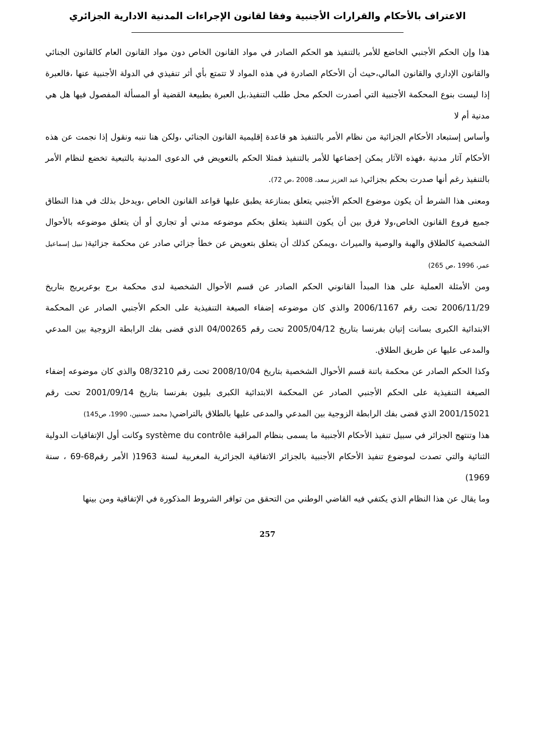الاعتراف بالأحكام والقرارات الأجنبية وفقا لقانون الإجراءات المدنية الادارية الجزائري
هذا وإن الحكم الأجنبي الخاضع للأمر بالتنفيذ هو الحكم الصادر في مواد القانون الخاص دون مواد القانون العام كالقانون الجنائي والقانون الإداري والقانون المالي،حيث أن الأحكام الصادرة في هذه المواد لا تتمتع بأي أثر تنفيذي في الدولة الأجنبية عنها ،فالعبرة إذا ليست بنوع المحكمة الأجنبية التي أصدرت الحكم محل طلب التنفيذ،بل العبرة بطبيعة القضية أو المسألة المفصول فيها هل هي مدنية أم لا
وأساس إستبعاد الأحكام الجزائية من نظام الأمر بالتنفيذ هو قاعدة إقليمية القانون الجنائي ،ولكن هنا ننبه ونقول إذا نجمت عن هذه الأحكام آثار مدنية ،فهذه الآثار يمكن إخضاعها للأمر بالتنفيذ فمثلا الحكم بالتعويض في الدعوى المدنية بالتبعية تخضع لنظام الأمر بالتنفيذ رغم أنها صدرت بحكم بجزائي( عبد العزيز سعد، 2008 ،ص 72).
ومعنى هذا الشرط أن يكون موضوع الحكم الأجنبي يتعلق بمنازعة يطبق عليها قواعد القانون الخاص ،ويدخل بذلك في هذا النطاق جميع فروع القانون الخاص،ولا فرق بين أن يكون التنفيذ يتعلق بحكم موضوعه مدني أو تجاري أو أن يتعلق موضوعه بالأحوال الشخصية كالطلاق والهبة والوصية والميراث ،ويمكن كذلك أن يتعلق بتعويض عن خطأ جزائي صادر عن محكمة جزائية( نبيل إسماعيل عمر، 1996 ،ص 265)
ومن الأمثلة العملية على هذا المبدأ القانوني الحكم الصادر عن قسم الأحوال الشخصية لدى محكمة برج بوعريريج بتاريخ 2006/11/29 تحت رقم 2006/1167 والذي كان موضوعه إضفاء الصيغة التنفيذية على الحكم الأجنبي الصادر عن المحكمة الابتدائية الكبرى بسانت إتيان بفرنسا بتاريخ 2005/04/12 تحت رقم 04/00265 الذي قضى بفك الرابطة الزوجية بين المدعي والمدعى عليها عن طريق الطلاق.
وكذا الحكم الصادر عن محكمة باتنة قسم الأحوال الشخصية بتاريخ 2008/10/04 تحت رقم 08/3210 والذي كان موضوعه إضفاء الصيغة التنفيذية على الحكم الأجنبي الصادر عن المحكمة الابتدائية الكبرى بليون بفرنسا بتاريخ 2001/09/14 تحت رقم 2001/15021 الذي قضى بفك الرابطة الزوجية بين المدعي والمدعى عليها بالطلاق بالتراضي( محمد حسنين، 1990، ص145)
هذا وتنتهج الجزائر في سبيل تنفيذ الأحكام الأجنبية ما يسمى بنظام المراقبة système du contrôle وكانت أول الإتفاقيات الدولية الثنائية والتي تصدت لموضوع تنفيذ الأحكام الأجنبية بالجزائر الاتفاقية الجزائرية المغربية لسنة 1963( الأمر رقم68-69 ، سنة 1969)
وما يقال عن هذا النظام الذي يكتفي فيه القاضي الوطني من التحقق من توافر الشروط المذكورة في الإتفاقية ومن بينها
257